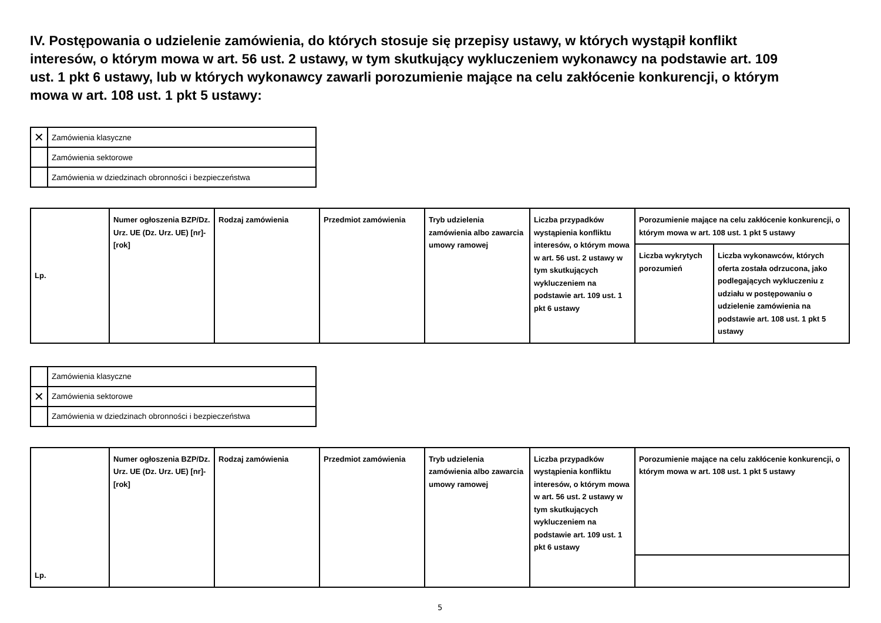IV. Postępowania o udzielenie zamówienia, do których stosuje się przepisy ustawy, w których wystąpił konflikt interesów, o którym mowa w art. 56 ust. 2 ustawy, w tym skutkujący wykluczeniem wykonawcy na podstawie art. 109 ust. 1 pkt 6 ustawy, lub w których wykonawcy zawarli porozumienie mające na celu zakłócenie konkurencji, o którym mowa w art. 108 ust. 1 pkt 5 ustawy:
| ✕ | Zamówienia klasyczne |
| | Zamówienia sektorowe |
| | Zamówienia w dziedzinach obronności i bezpieczeństwa |
| Lp. | Numer ogłoszenia BZP/Dz. Urz. UE (Dz. Urz. UE) [nr]-[rok] | Rodzaj zamówienia | Przedmiot zamówienia | Tryb udzielenia zamówienia albo zawarcia umowy ramowej | Liczba przypadków wystąpienia konfliktu interesów, o którym mowa w art. 56 ust. 2 ustawy w tym skutkujących wykluczeniem na podstawie art. 109 ust. 1 pkt 6 ustawy | Porozumienie mające na celu zakłócenie konkurencji, o którym mowa w art. 108 ust. 1 pkt 5 ustawy | |
| --- | --- | --- | --- | --- | --- | --- | --- |
| | | | | | | Liczba wykrytych porozumień | Liczba wykonawców, których oferta została odrzucona, jako podlegających wykluczeniu z udziału w postępowaniu o udzielenie zamówienia na podstawie art. 108 ust. 1 pkt 5 ustawy |
| | Zamówienia klasyczne |
| ✕ | Zamówienia sektorowe |
| | Zamówienia w dziedzinach obronności i bezpieczeństwa |
| Lp. | Numer ogłoszenia BZP/Dz. Urz. UE (Dz. Urz. UE) [nr]-[rok] | Rodzaj zamówienia | Przedmiot zamówienia | Tryb udzielenia zamówienia albo zawarcia umowy ramowej | Liczba przypadków wystąpienia konfliktu interesów, o którym mowa w art. 56 ust. 2 ustawy w tym skutkujących wykluczeniem na podstawie art. 109 ust. 1 pkt 6 ustawy | Porozumienie mające na celu zakłócenie konkurencji, o którym mowa w art. 108 ust. 1 pkt 5 ustawy |
| --- | --- | --- | --- | --- | --- | --- |
5